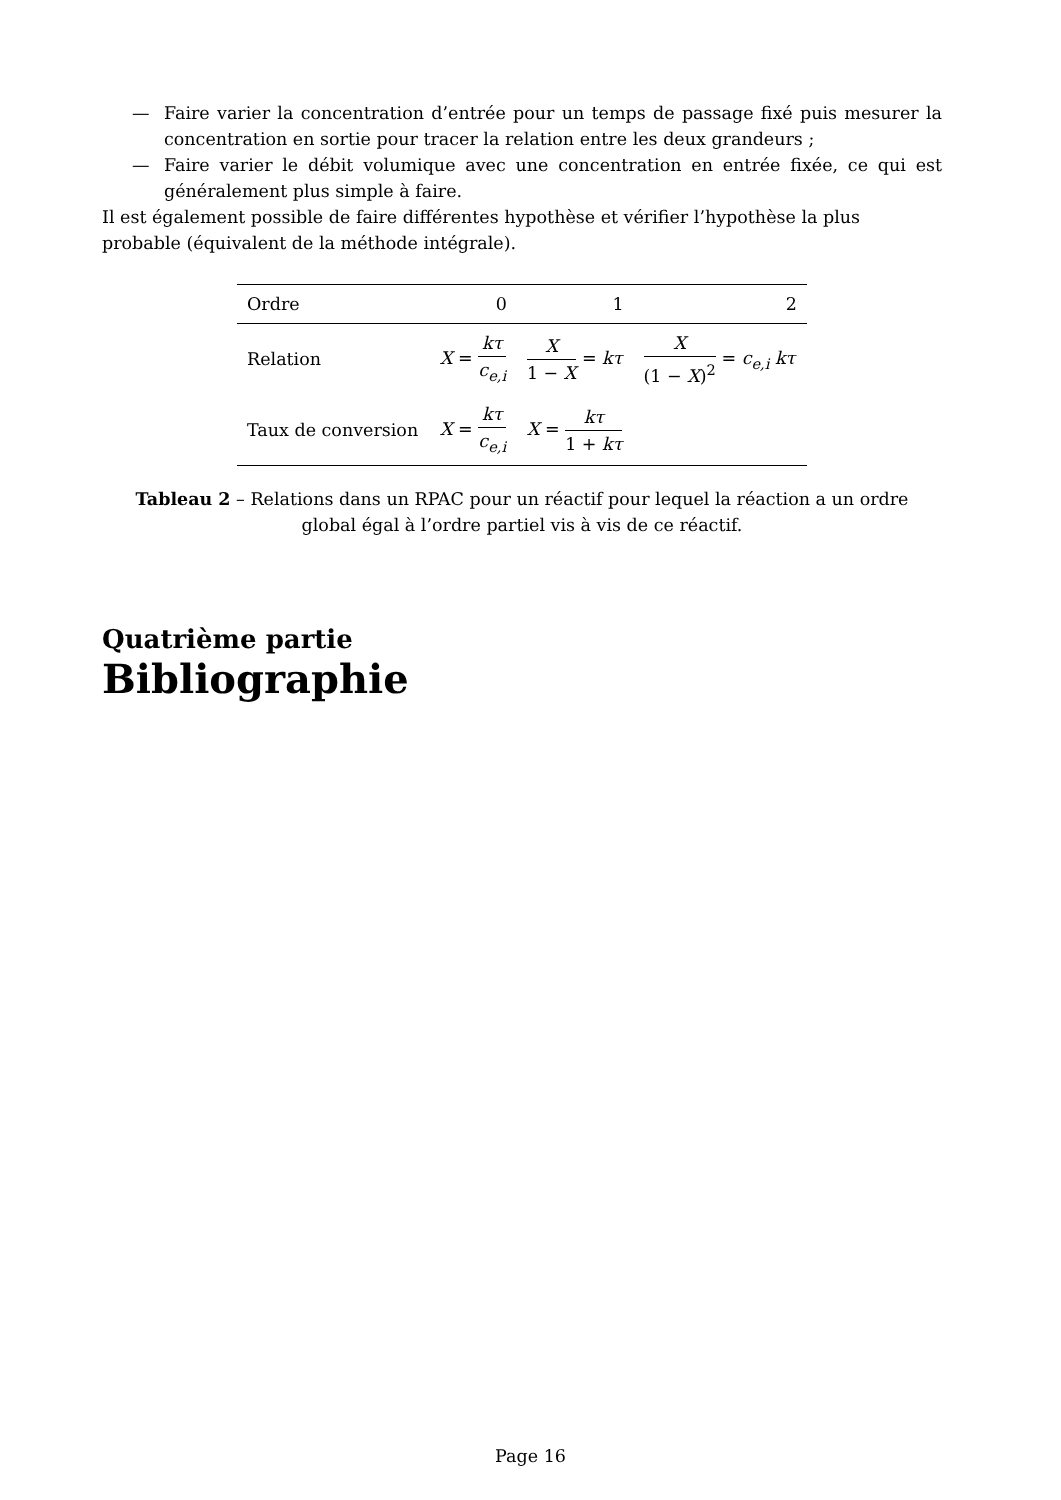— Faire varier la concentration d’entrée pour un temps de passage fixé puis mesurer la concentration en sortie pour tracer la relation entre les deux grandeurs ;
— Faire varier le débit volumique avec une concentration en entrée fixée, ce qui est généralement plus simple à faire.
Il est également possible de faire différentes hypothèse et vérifier l’hypothèse la plus probable (équivalent de la méthode intégrale).
| Ordre | 0 | 1 | 2 |
| --- | --- | --- | --- |
| Relation | X = kτ c<sub>e,i</sub> | X 1 − X = kτ | X (1 − X )<sup>2</sup> = c<sub>e,i</sub> kτ |
| Taux de conversion | X = kτ c<sub>e,i</sub> | X = kτ 1 + kτ | |
Tableau 2 – Relations dans un RPAC pour un réactif pour lequel la réaction a un ordre global égal à l’ordre partiel vis à vis de ce réactif.
Quatrième partie
Bibliographie
Page 16